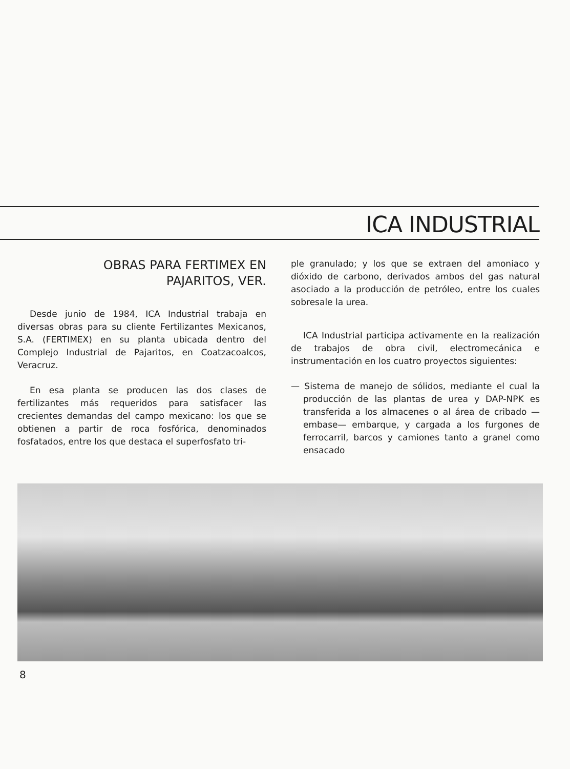ICA INDUSTRIAL
OBRAS PARA FERTIMEX EN
PAJARITOS, VER.
Desde junio de 1984, ICA Industrial trabaja en diversas obras para su cliente Fertilizantes Mexicanos, S.A. (FERTIMEX) en su planta ubicada dentro del Complejo Industrial de Pajaritos, en Coatzacoalcos, Veracruz.
En esa planta se producen las dos clases de fertilizantes más requeridos para satisfacer las crecientes demandas del campo mexicano: los que se obtienen a partir de roca fosfórica, denominados fosfatados, entre los que destaca el superfosfato tri-
ple granulado; y los que se extraen del amoniaco y dióxido de carbono, derivados ambos del gas natural asociado a la producción de petróleo, entre los cuales sobresale la urea.
ICA Industrial participa activamente en la realización de trabajos de obra civil, electromecánica e instrumentación en los cuatro proyectos siguientes:
— Sistema de manejo de sólidos, mediante el cual la producción de las plantas de urea y DAP-NPK es transferida a los almacenes o al área de cribado —embase— embarque, y cargada a los furgones de ferrocarril, barcos y camiones tanto a granel como ensacado
8